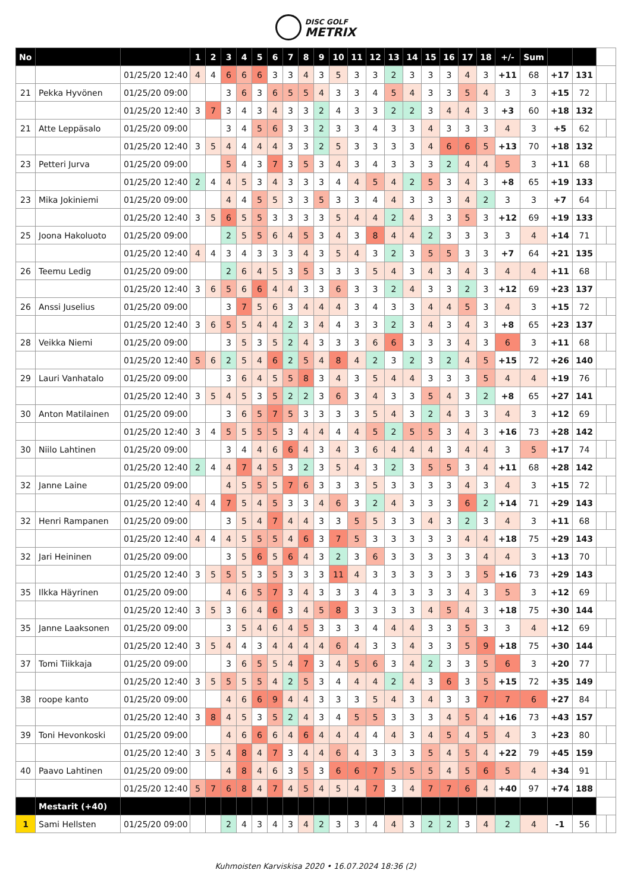DISC GOLF
METRIX
| No | | | 1 | 2 | 3 | 4 | 5 | 6 | 7 | 8 | 9 | 10 | 11 | 12 | 13 | 14 | 15 | 16 | 17 | 18 | +/- | Sum | | | | |
| | | 01/25/20 12:40 | 4 | 4 | 6 | 6 | 6 | 3 | 3 | 4 | 3 | 5 | 3 | 3 | 2 | 3 | 3 | 3 | 4 | 3 | +11 | 68 | +17 | 131 | | |
| 21 | Pekka Hyvönen | 01/25/20 09:00 | | | 3 | 6 | 3 | 6 | 5 | 5 | 4 | 3 | 3 | 4 | 5 | 4 | 3 | 3 | 5 | 4 | 3 | 3 | +15 | 72 | | |
| | | 01/25/20 12:40 | 3 | 7 | 3 | 4 | 3 | 4 | 3 | 3 | 2 | 4 | 3 | 3 | 2 | 2 | 3 | 4 | 4 | 3 | +3 | 60 | +18 | 132 | | |
| 21 | Atte Leppäsalo | 01/25/20 09:00 | | | 3 | 4 | 5 | 6 | 3 | 3 | 2 | 3 | 3 | 4 | 3 | 3 | 4 | 3 | 3 | 3 | 4 | 3 | +5 | 62 | | |
| | | 01/25/20 12:40 | 3 | 5 | 4 | 4 | 4 | 4 | 3 | 3 | 2 | 5 | 3 | 3 | 3 | 3 | 4 | 6 | 6 | 5 | +13 | 70 | +18 | 132 | | |
| 23 | Petteri Jurva | 01/25/20 09:00 | | | 5 | 4 | 3 | 7 | 3 | 5 | 3 | 4 | 3 | 4 | 3 | 3 | 3 | 2 | 4 | 4 | 5 | 3 | +11 | 68 | | |
| | | 01/25/20 12:40 | 2 | 4 | 4 | 5 | 3 | 4 | 3 | 3 | 3 | 4 | 4 | 5 | 4 | 2 | 5 | 3 | 4 | 3 | +8 | 65 | +19 | 133 | | |
| 23 | Mika Jokiniemi | 01/25/20 09:00 | | | 4 | 4 | 5 | 5 | 3 | 3 | 5 | 3 | 3 | 4 | 4 | 3 | 3 | 3 | 4 | 2 | 3 | 3 | +7 | 64 | | |
| | | 01/25/20 12:40 | 3 | 5 | 6 | 5 | 5 | 3 | 3 | 3 | 3 | 5 | 4 | 4 | 2 | 4 | 3 | 3 | 5 | 3 | +12 | 69 | +19 | 133 | | |
| 25 | Joona Hakoluoto | 01/25/20 09:00 | | | 2 | 5 | 5 | 6 | 4 | 5 | 3 | 4 | 3 | 8 | 4 | 4 | 2 | 3 | 3 | 3 | 3 | 4 | +14 | 71 | | |
| | | 01/25/20 12:40 | 4 | 4 | 3 | 4 | 3 | 3 | 3 | 4 | 3 | 5 | 4 | 3 | 2 | 3 | 5 | 5 | 3 | 3 | +7 | 64 | +21 | 135 | | |
| 26 | Teemu Ledig | 01/25/20 09:00 | | | 2 | 6 | 4 | 5 | 3 | 5 | 3 | 3 | 3 | 5 | 4 | 3 | 4 | 3 | 4 | 3 | 4 | 4 | +11 | 68 | | |
| | | 01/25/20 12:40 | 3 | 6 | 5 | 6 | 6 | 4 | 4 | 3 | 3 | 6 | 3 | 3 | 2 | 4 | 3 | 3 | 2 | 3 | +12 | 69 | +23 | 137 | | |
| 26 | Anssi Juselius | 01/25/20 09:00 | | | 3 | 7 | 5 | 6 | 3 | 4 | 4 | 4 | 3 | 4 | 3 | 3 | 4 | 4 | 5 | 3 | 4 | 3 | +15 | 72 | | |
| | | 01/25/20 12:40 | 3 | 6 | 5 | 5 | 4 | 4 | 2 | 3 | 4 | 4 | 3 | 3 | 2 | 3 | 4 | 3 | 4 | 3 | +8 | 65 | +23 | 137 | | |
| 28 | Veikka Niemi | 01/25/20 09:00 | | | 3 | 5 | 3 | 5 | 2 | 4 | 3 | 3 | 3 | 6 | 6 | 3 | 3 | 3 | 4 | 3 | 6 | 3 | +11 | 68 | | |
| | | 01/25/20 12:40 | 5 | 6 | 2 | 5 | 4 | 6 | 2 | 5 | 4 | 8 | 4 | 2 | 3 | 2 | 3 | 2 | 4 | 5 | +15 | 72 | +26 | 140 | | |
| 29 | Lauri Vanhatalo | 01/25/20 09:00 | | | 3 | 6 | 4 | 5 | 5 | 8 | 3 | 4 | 3 | 5 | 4 | 4 | 3 | 3 | 3 | 5 | 4 | 4 | +19 | 76 | | |
| | | 01/25/20 12:40 | 3 | 5 | 4 | 5 | 3 | 5 | 2 | 2 | 3 | 6 | 3 | 4 | 3 | 3 | 5 | 4 | 3 | 2 | +8 | 65 | +27 | 141 | | |
| 30 | Anton Matilainen | 01/25/20 09:00 | | | 3 | 6 | 5 | 7 | 5 | 3 | 3 | 3 | 3 | 5 | 4 | 3 | 2 | 4 | 3 | 3 | 4 | 3 | +12 | 69 | | |
| | | 01/25/20 12:40 | 3 | 4 | 5 | 5 | 5 | 5 | 3 | 4 | 4 | 4 | 4 | 5 | 2 | 5 | 5 | 3 | 4 | 3 | +16 | 73 | +28 | 142 | | |
| 30 | Niilo Lahtinen | 01/25/20 09:00 | | | 3 | 4 | 4 | 6 | 6 | 4 | 3 | 4 | 3 | 6 | 4 | 4 | 4 | 3 | 4 | 4 | 3 | 5 | +17 | 74 | | |
| | | 01/25/20 12:40 | 2 | 4 | 4 | 7 | 4 | 5 | 3 | 2 | 3 | 5 | 4 | 3 | 2 | 3 | 5 | 5 | 3 | 4 | +11 | 68 | +28 | 142 | | |
| 32 | Janne Laine | 01/25/20 09:00 | | | 4 | 5 | 5 | 5 | 7 | 6 | 3 | 3 | 3 | 5 | 3 | 3 | 3 | 3 | 4 | 3 | 4 | 3 | +15 | 72 | | |
| | | 01/25/20 12:40 | 4 | 4 | 7 | 5 | 4 | 5 | 3 | 3 | 4 | 6 | 3 | 2 | 4 | 3 | 3 | 3 | 6 | 2 | +14 | 71 | +29 | 143 | | |
| 32 | Henri Rampanen | 01/25/20 09:00 | | | 3 | 5 | 4 | 7 | 4 | 4 | 3 | 3 | 5 | 5 | 3 | 3 | 4 | 3 | 2 | 3 | 4 | 3 | +11 | 68 | | |
| | | 01/25/20 12:40 | 4 | 4 | 4 | 5 | 5 | 5 | 4 | 6 | 3 | 7 | 5 | 3 | 3 | 3 | 3 | 3 | 4 | 4 | +18 | 75 | +29 | 143 | | |
| 32 | Jari Heininen | 01/25/20 09:00 | | | 3 | 5 | 6 | 5 | 6 | 4 | 3 | 2 | 3 | 6 | 3 | 3 | 3 | 3 | 3 | 4 | 4 | 3 | +13 | 70 | | |
| | | 01/25/20 12:40 | 3 | 5 | 5 | 5 | 3 | 5 | 3 | 3 | 3 | 11 | 4 | 3 | 3 | 3 | 3 | 3 | 3 | 5 | +16 | 73 | +29 | 143 | | |
| 35 | Ilkka Häyrinen | 01/25/20 09:00 | | | 4 | 6 | 5 | 7 | 3 | 4 | 3 | 3 | 3 | 4 | 3 | 3 | 3 | 3 | 4 | 3 | 5 | 3 | +12 | 69 | | |
| | | 01/25/20 12:40 | 3 | 5 | 3 | 6 | 4 | 6 | 3 | 4 | 5 | 8 | 3 | 3 | 3 | 3 | 4 | 5 | 4 | 3 | +18 | 75 | +30 | 144 | | |
| 35 | Janne Laaksonen | 01/25/20 09:00 | | | 3 | 5 | 4 | 6 | 4 | 5 | 3 | 3 | 3 | 4 | 4 | 4 | 3 | 3 | 5 | 3 | 3 | 4 | +12 | 69 | | |
| | | 01/25/20 12:40 | 3 | 5 | 4 | 4 | 3 | 4 | 4 | 4 | 4 | 6 | 4 | 3 | 3 | 4 | 3 | 3 | 5 | 9 | +18 | 75 | +30 | 144 | | |
| 37 | Tomi Tiikkaja | 01/25/20 09:00 | | | 3 | 6 | 5 | 5 | 4 | 7 | 3 | 4 | 5 | 6 | 3 | 4 | 2 | 3 | 3 | 5 | 6 | 3 | +20 | 77 | | |
| | | 01/25/20 12:40 | 3 | 5 | 5 | 5 | 5 | 4 | 2 | 5 | 3 | 4 | 4 | 4 | 2 | 4 | 3 | 6 | 3 | 5 | +15 | 72 | +35 | 149 | | |
| 38 | roope kanto | 01/25/20 09:00 | | | 4 | 6 | 6 | 9 | 4 | 4 | 3 | 3 | 3 | 5 | 4 | 3 | 4 | 3 | 3 | 7 | 7 | 6 | +27 | 84 | | |
| | | 01/25/20 12:40 | 3 | 8 | 4 | 5 | 3 | 5 | 2 | 4 | 3 | 4 | 5 | 5 | 3 | 3 | 3 | 4 | 5 | 4 | +16 | 73 | +43 | 157 | | |
| 39 | Toni Hevonkoski | 01/25/20 09:00 | | | 4 | 6 | 6 | 6 | 4 | 6 | 4 | 4 | 4 | 4 | 4 | 3 | 4 | 5 | 4 | 5 | 4 | 3 | +23 | 80 | | |
| | | 01/25/20 12:40 | 3 | 5 | 4 | 8 | 4 | 7 | 3 | 4 | 4 | 6 | 4 | 3 | 3 | 3 | 5 | 4 | 5 | 4 | +22 | 79 | +45 | 159 | | |
| 40 | Paavo Lahtinen | 01/25/20 09:00 | | | 4 | 8 | 4 | 6 | 3 | 5 | 3 | 6 | 6 | 7 | 5 | 5 | 5 | 4 | 5 | 6 | 5 | 4 | +34 | 91 | | |
| | | 01/25/20 12:40 | 5 | 7 | 6 | 8 | 4 | 7 | 4 | 5 | 4 | 5 | 4 | 7 | 3 | 4 | 7 | 7 | 6 | 4 | +40 | 97 | +74 | 188 | | |
| | Mestarit (+40) | | | | | | | | | | | | | | | | | | | | | | | | | |
| 1 | Sami Hellsten | 01/25/20 09:00 | | | 2 | 4 | 3 | 4 | 3 | 4 | 2 | 3 | 3 | 4 | 4 | 3 | 2 | 2 | 3 | 4 | 2 | 4 | -1 | 56 | | |
Kuhmoisten Karviskisa 2020 • 16.07.2024 18:36 (2)